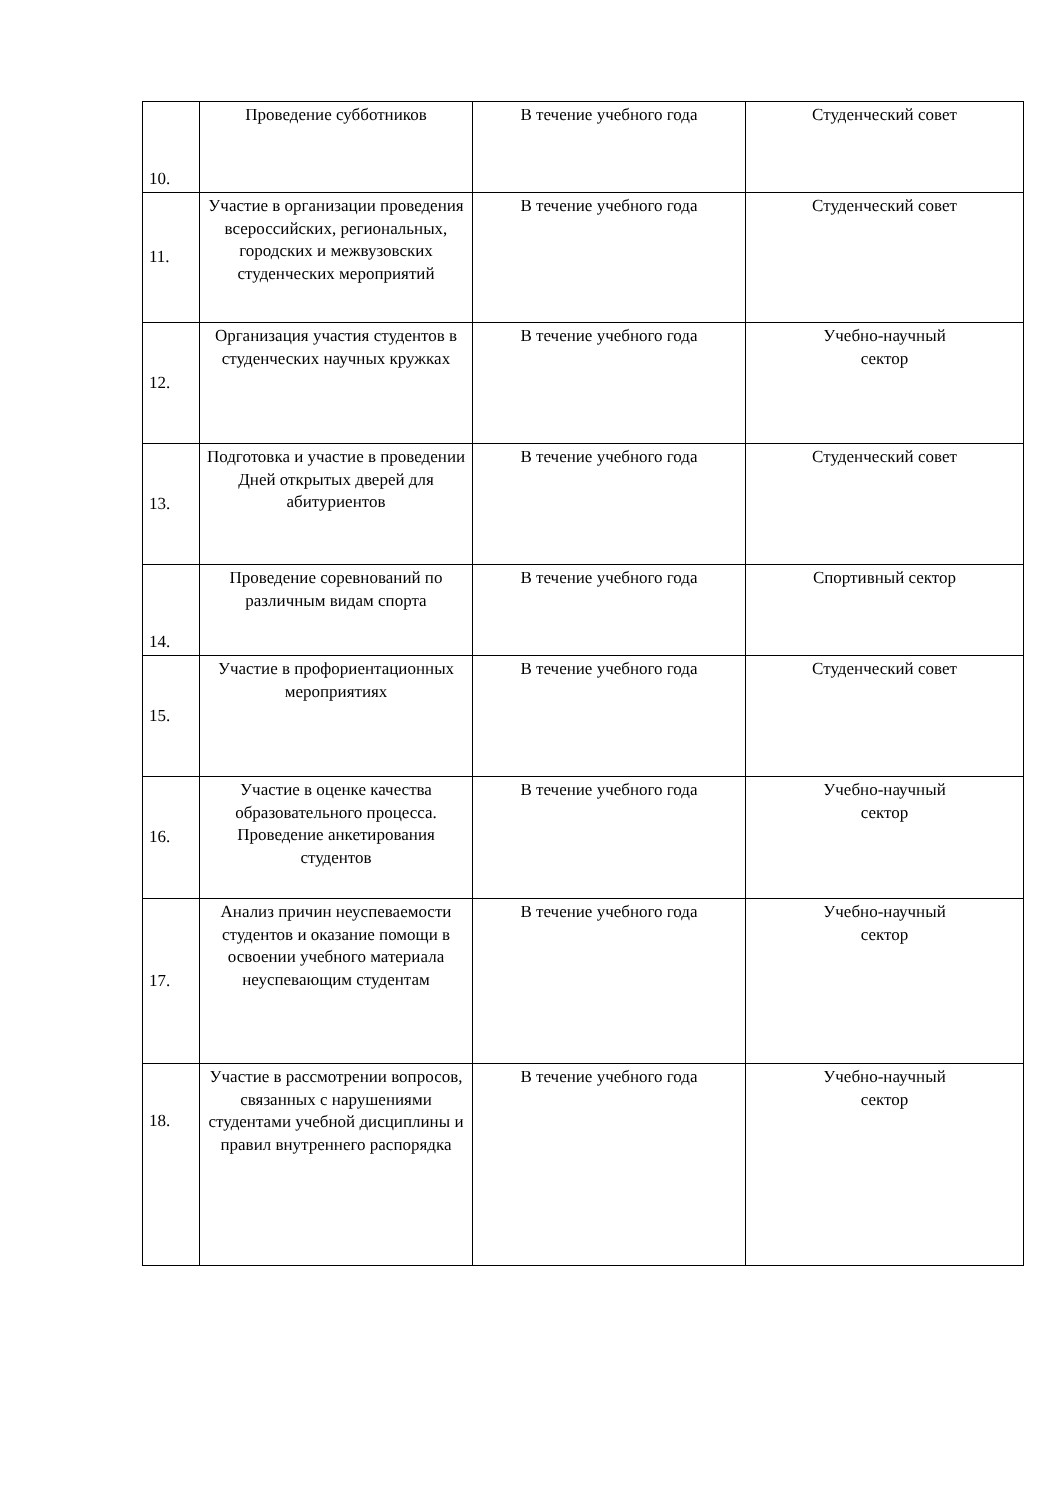| 10. | Проведение субботников | В течение учебного года | Студенческий совет |
| 11. | Участие в организации проведения всероссийских, региональных, городских и межвузовских студенческих мероприятий | В течение учебного года | Студенческий совет |
| 12. | Организация участия студентов в студенческих научных кружках | В течение учебного года | Учебно-научный сектор |
| 13. | Подготовка и участие в проведении Дней открытых дверей для абитуриентов | В течение учебного года | Студенческий совет |
| 14. | Проведение соревнований по различным видам спорта | В течение учебного года | Спортивный сектор |
| 15. | Участие в профориентационных мероприятиях | В течение учебного года | Студенческий совет |
| 16. | Участие в оценке качества образовательного процесса. Проведение анкетирования студентов | В течение учебного года | Учебно-научный сектор |
| 17. | Анализ причин неуспеваемости студентов и оказание помощи в освоении учебного материала неуспевающим студентам | В течение учебного года | Учебно-научный сектор |
| 18. | Участие в рассмотрении вопросов, связанных с нарушениями студентами учебной дисциплины и правил внутреннего распорядка | В течение учебного года | Учебно-научный сектор |